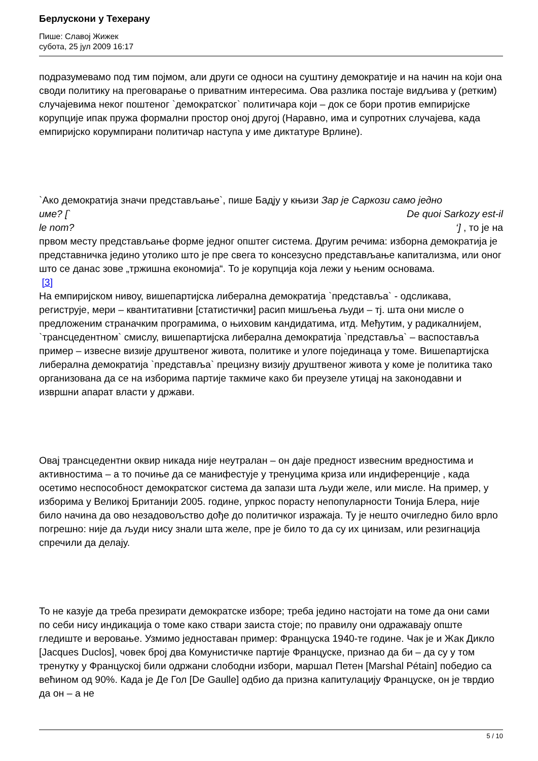Берлускони у Техерану
Пише: Славој Жижек
субота, 25 јул 2009 16:17
подразумевамо под тим појмом, али други се односи на суштину демократије и на начин на који она своди политику на преговарање о приватним интересима. Ова разлика постаје видљива у (ретким) случајевима неког поштеног `демократског` политичара који – док се бори против емпиријске корупције ипак пружа формални простор оној другој (Наравно, има и супротних случајева, када емпиријско корумпирани политичар наступа у име диктатуре Врлине).
`Ако демократија значи представљање`, пише Бадју у књизи Зар је Саркози само једно
име? [` De quoi Sarkozy est-il
le nom? ‘] , то је на
првом месту представљање форме једног општег система. Другим речима: изборна демократија је представничка једино утолико што је пре свега то консезусно представљање капитализма, или оног што се данас зове „тржишна економија“. То је корупција која лежи у њеним основама.
[3]
На емпиријском нивоу, вишепартијска либерална демократија `представља` - одсликава, региструје, мери – квантитативни [статистички] расип мишљења људи – тј. шта они мисле о предложеним страначким програмима, о њиховим кандидатима, итд. Међутим, у радикалнијем, `трансцедентном` смислу, вишепартијска либерална демократија `представља` – васпоставља пример – извесне визије друштвеног живота, политике и улоге појединаца у томе. Вишепартијска либерална демократија `представља` прецизну визију друштвеног живота у коме је политика тако организована да се на изборима партије такмиче како би преузеле утицај на законодавни и извршни апарат власти у држави.
Овај трансцедентни оквир никада није неутралан – он даје предност извесним вредностима и активностима – а то почиње да се манифестује у тренуцима криза или индиференције , када осетимо неспособност демократског система да запази шта људи желе, или мисле. На пример, у изборима у Великој Британији 2005. године, упркос порасту непопуларности Тонија Блера, није било начина да ово незадовољство дође до политичког изражаја. Ту је нешто очигледно било врло погрешно: није да људи нису знали шта желе, пре је било то да су их цинизам, или резигнација спречили да делају.
То не казује да треба презирати демократске изборе; треба једино настојати на томе да они сами по себи нису индикација о томе како ствари заиста стоје; по правилу они одражавају опште гледиште и веровање. Узмимо једноставан пример: Француска 1940-те године. Чак је и Жак Дикло [Jacques Duclos], човек број два Комунистичке партије Француске, признао да би – да су у том тренутку у Француској били одржани слободни избори, маршал Петен [Marshal Pétain] победио са већином од 90%. Када је Де Гол [De Gaulle] одбио да призна капитулацију Француске, он је тврдио да он – а не
5 / 10